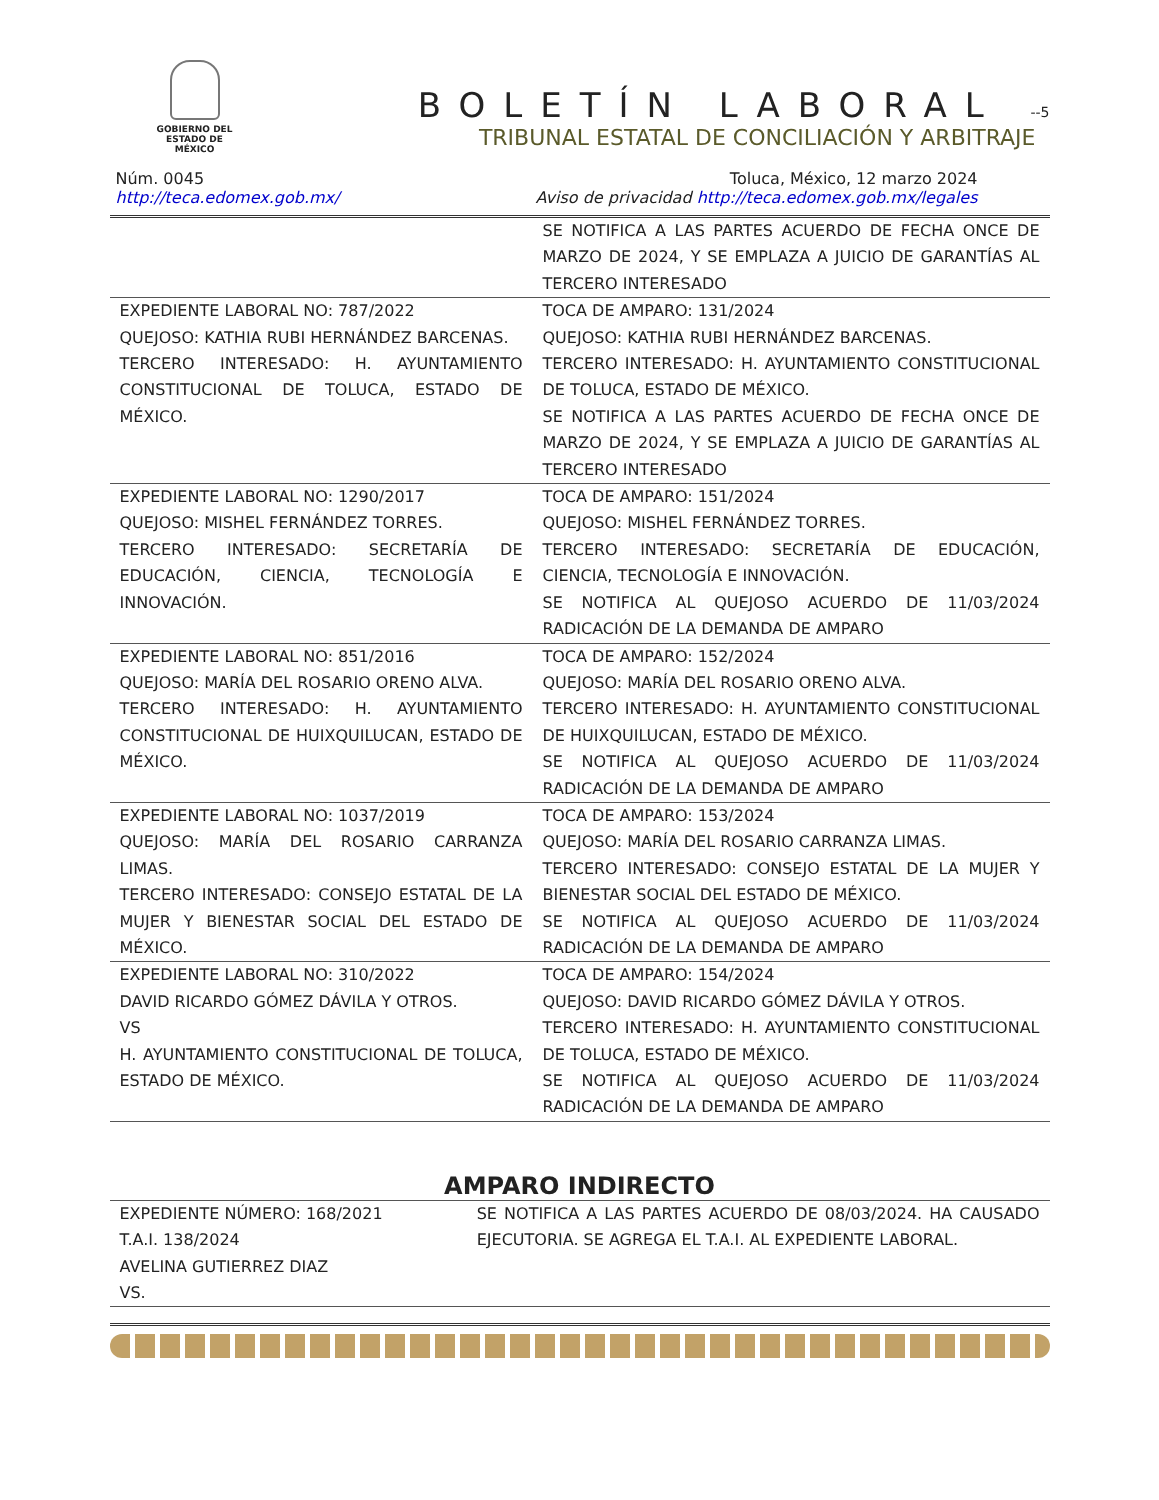GOBIERNO DEL
ESTADO DE
MÉXICO
BOLETÍN LABORAL --5
TRIBUNAL ESTATAL DE CONCILIACIÓN Y ARBITRAJE
Núm. 0045
http://teca.edomex.gob.mx/
Toluca, México, 12 marzo 2024
Aviso de privacidad http://teca.edomex.gob.mx/legales
| | SE NOTIFICA A LAS PARTES ACUERDO DE FECHA ONCE DE MARZO DE 2024, Y SE EMPLAZA A JUICIO DE GARANTÍAS AL TERCERO INTERESADO |
| EXPEDIENTE LABORAL NO: 787/2022 QUEJOSO: KATHIA RUBI HERNÁNDEZ BARCENAS. TERCERO INTERESADO: H. AYUNTAMIENTO CONSTITUCIONAL DE TOLUCA, ESTADO DE MÉXICO. | TOCA DE AMPARO: 131/2024 QUEJOSO: KATHIA RUBI HERNÁNDEZ BARCENAS. TERCERO INTERESADO: H. AYUNTAMIENTO CONSTITUCIONAL DE TOLUCA, ESTADO DE MÉXICO. SE NOTIFICA A LAS PARTES ACUERDO DE FECHA ONCE DE MARZO DE 2024, Y SE EMPLAZA A JUICIO DE GARANTÍAS AL TERCERO INTERESADO |
| EXPEDIENTE LABORAL NO: 1290/2017 QUEJOSO: MISHEL FERNÁNDEZ TORRES. TERCERO INTERESADO: SECRETARÍA DE EDUCACIÓN, CIENCIA, TECNOLOGÍA E INNOVACIÓN. | TOCA DE AMPARO: 151/2024 QUEJOSO: MISHEL FERNÁNDEZ TORRES. TERCERO INTERESADO: SECRETARÍA DE EDUCACIÓN, CIENCIA, TECNOLOGÍA E INNOVACIÓN. SE NOTIFICA AL QUEJOSO ACUERDO DE 11/03/2024 RADICACIÓN DE LA DEMANDA DE AMPARO |
| EXPEDIENTE LABORAL NO: 851/2016 QUEJOSO: MARÍA DEL ROSARIO ORENO ALVA. TERCERO INTERESADO: H. AYUNTAMIENTO CONSTITUCIONAL DE HUIXQUILUCAN, ESTADO DE MÉXICO. | TOCA DE AMPARO: 152/2024 QUEJOSO: MARÍA DEL ROSARIO ORENO ALVA. TERCERO INTERESADO: H. AYUNTAMIENTO CONSTITUCIONAL DE HUIXQUILUCAN, ESTADO DE MÉXICO. SE NOTIFICA AL QUEJOSO ACUERDO DE 11/03/2024 RADICACIÓN DE LA DEMANDA DE AMPARO |
| EXPEDIENTE LABORAL NO: 1037/2019 QUEJOSO: MARÍA DEL ROSARIO CARRANZA LIMAS. TERCERO INTERESADO: CONSEJO ESTATAL DE LA MUJER Y BIENESTAR SOCIAL DEL ESTADO DE MÉXICO. | TOCA DE AMPARO: 153/2024 QUEJOSO: MARÍA DEL ROSARIO CARRANZA LIMAS. TERCERO INTERESADO: CONSEJO ESTATAL DE LA MUJER Y BIENESTAR SOCIAL DEL ESTADO DE MÉXICO. SE NOTIFICA AL QUEJOSO ACUERDO DE 11/03/2024 RADICACIÓN DE LA DEMANDA DE AMPARO |
| EXPEDIENTE LABORAL NO: 310/2022 DAVID RICARDO GÓMEZ DÁVILA Y OTROS. VS H. AYUNTAMIENTO CONSTITUCIONAL DE TOLUCA, ESTADO DE MÉXICO. | TOCA DE AMPARO: 154/2024 QUEJOSO: DAVID RICARDO GÓMEZ DÁVILA Y OTROS. TERCERO INTERESADO: H. AYUNTAMIENTO CONSTITUCIONAL DE TOLUCA, ESTADO DE MÉXICO. SE NOTIFICA AL QUEJOSO ACUERDO DE 11/03/2024 RADICACIÓN DE LA DEMANDA DE AMPARO |
AMPARO INDIRECTO
| EXPEDIENTE NÚMERO: 168/2021 T.A.I. 138/2024 AVELINA GUTIERREZ DIAZ VS. | SE NOTIFICA A LAS PARTES ACUERDO DE 08/03/2024. HA CAUSADO EJECUTORIA. SE AGREGA EL T.A.I. AL EXPEDIENTE LABORAL. |